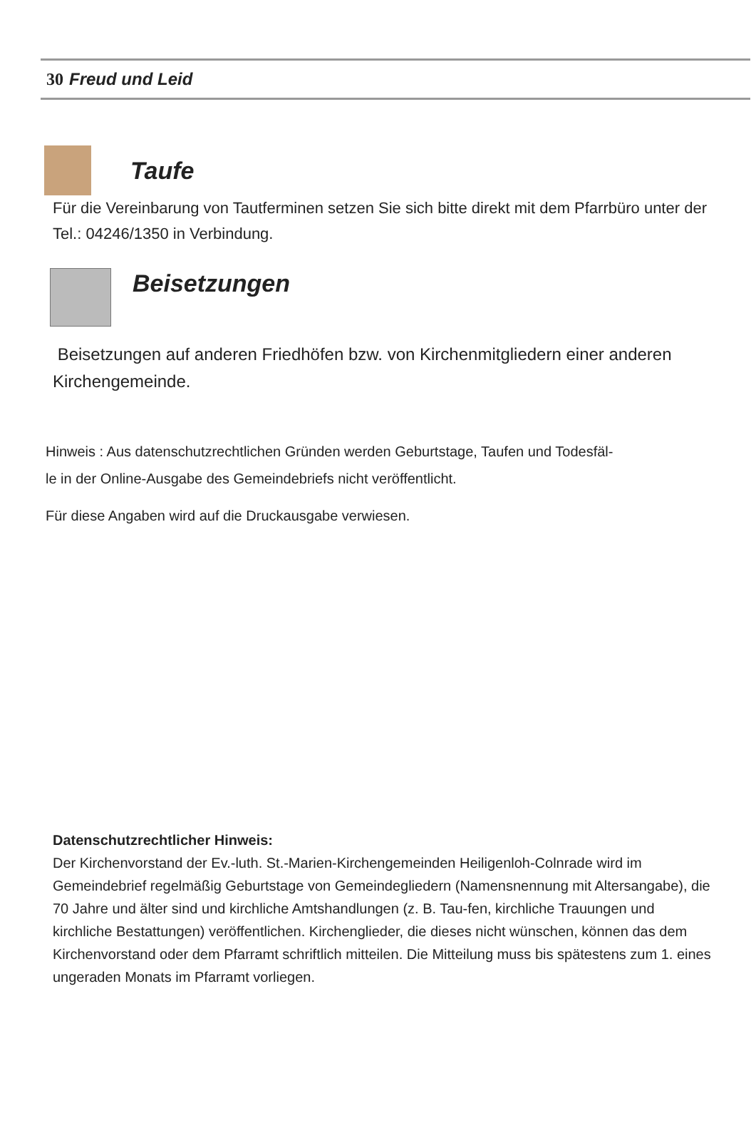30 Freud und Leid
Taufe
Für die Vereinbarung von Tautferminen setzen Sie sich bitte direkt mit dem Pfarrbüro unter der Tel.: 04246/1350 in Verbindung.
Beisetzungen
Beisetzungen auf anderen Friedhöfen bzw. von Kirchenmitgliedern einer anderen Kirchengemeinde.
Hinweis : Aus datenschutzrechtlichen Gründen werden Geburtstage, Taufen und Todesfäl-
le in der Online-Ausgabe des Gemeindebriefs nicht veröffentlicht.
Für diese Angaben wird auf die Druckausgabe verwiesen.
Datenschutzrechtlicher Hinweis:
Der Kirchenvorstand der Ev.-luth. St.-Marien-Kirchengemeinden Heiligenloh-Colnrade wird im Gemeindebrief regelmäßig Geburtstage von Gemeindegliedern (Namensnennung mit Altersangabe), die 70 Jahre und älter sind und kirchliche Amtshandlungen (z. B. Tau-fen, kirchliche Trauungen und kirchliche Bestattungen) veröffentlichen. Kirchenglieder, die dieses nicht wünschen, können das dem Kirchenvorstand oder dem Pfarramt schriftlich mitteilen. Die Mitteilung muss bis spätestens zum 1. eines ungeraden Monats im Pfarramt vorliegen.